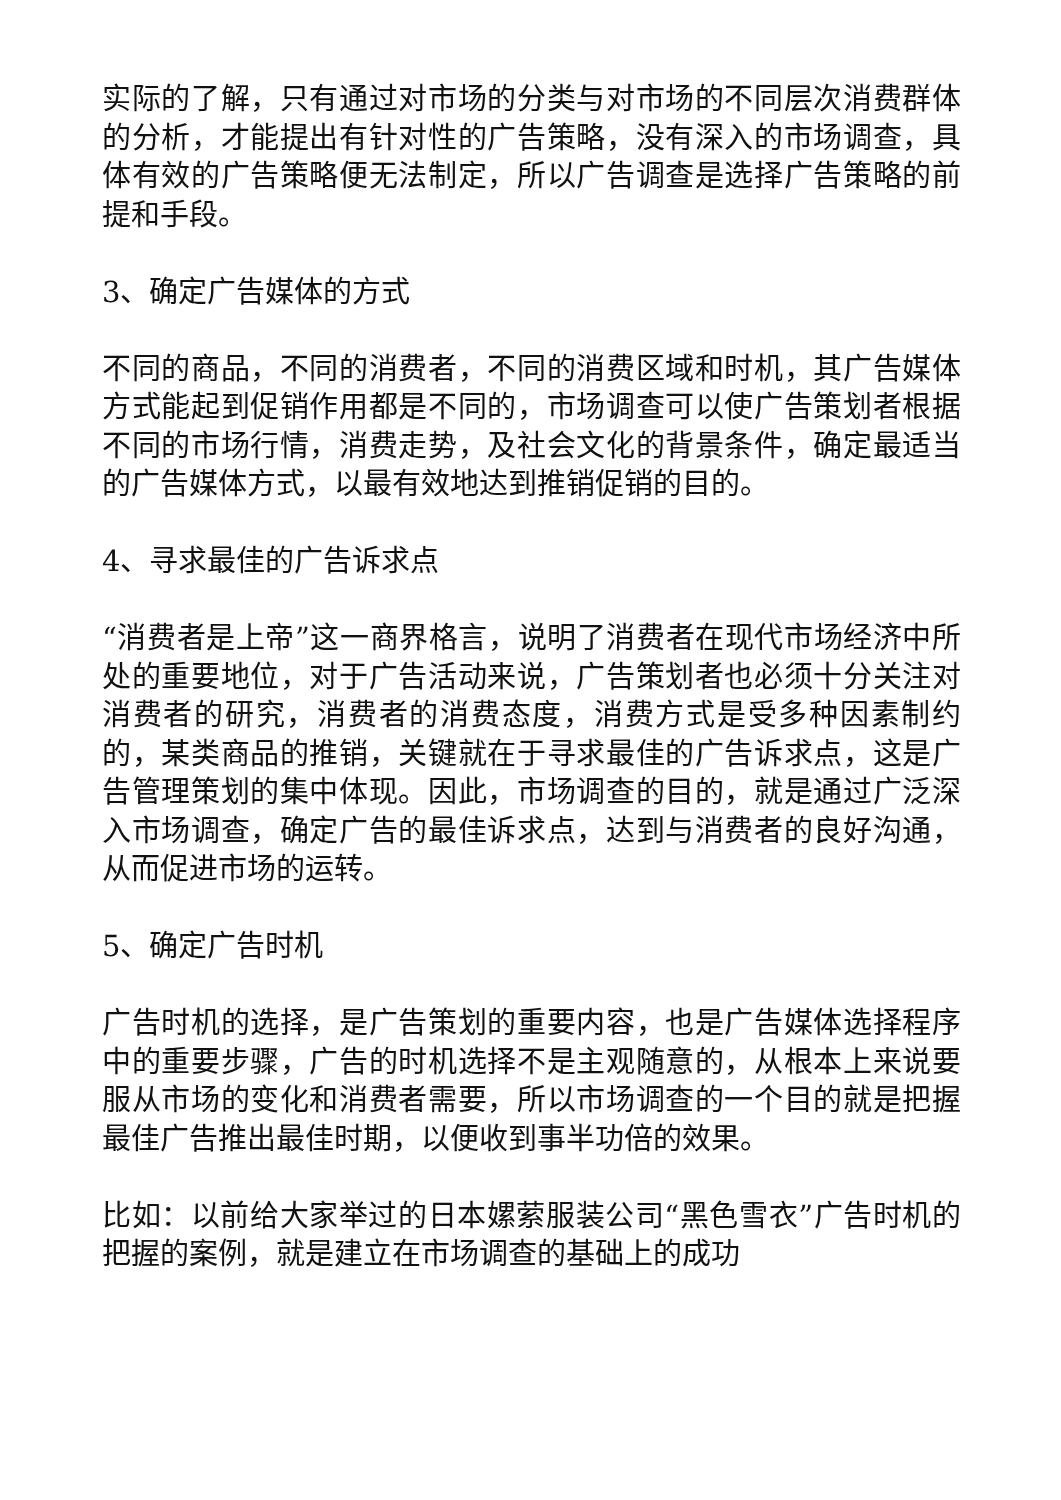实际的了解，只有通过对市场的分类与对市场的不同层次消费群体的分析，才能提出有针对性的广告策略，没有深入的市场调查，具体有效的广告策略便无法制定，所以广告调查是选择广告策略的前提和手段。
3、确定广告媒体的方式
不同的商品，不同的消费者，不同的消费区域和时机，其广告媒体方式能起到促销作用都是不同的，市场调查可以使广告策划者根据不同的市场行情，消费走势，及社会文化的背景条件，确定最适当的广告媒体方式，以最有效地达到推销促销的目的。
4、寻求最佳的广告诉求点
“消费者是上帝”这一商界格言，说明了消费者在现代市场经济中所处的重要地位，对于广告活动来说，广告策划者也必须十分关注对消费者的研究，消费者的消费态度，消费方式是受多种因素制约的，某类商品的推销，关键就在于寻求最佳的广告诉求点，这是广告管理策划的集中体现。因此，市场调查的目的，就是通过广泛深入市场调查，确定广告的最佳诉求点，达到与消费者的良好沟通，从而促进市场的运转。
5、确定广告时机
广告时机的选择，是广告策划的重要内容，也是广告媒体选择程序中的重要步骤，广告的时机选择不是主观随意的，从根本上来说要服从市场的变化和消费者需要，所以市场调查的一个目的就是把握最佳广告推出最佳时期，以便收到事半功倍的效果。
比如：以前给大家举过的日本嫘萦服装公司“黑色雪衣”广告时机的把握的案例，就是建立在市场调查的基础上的成功